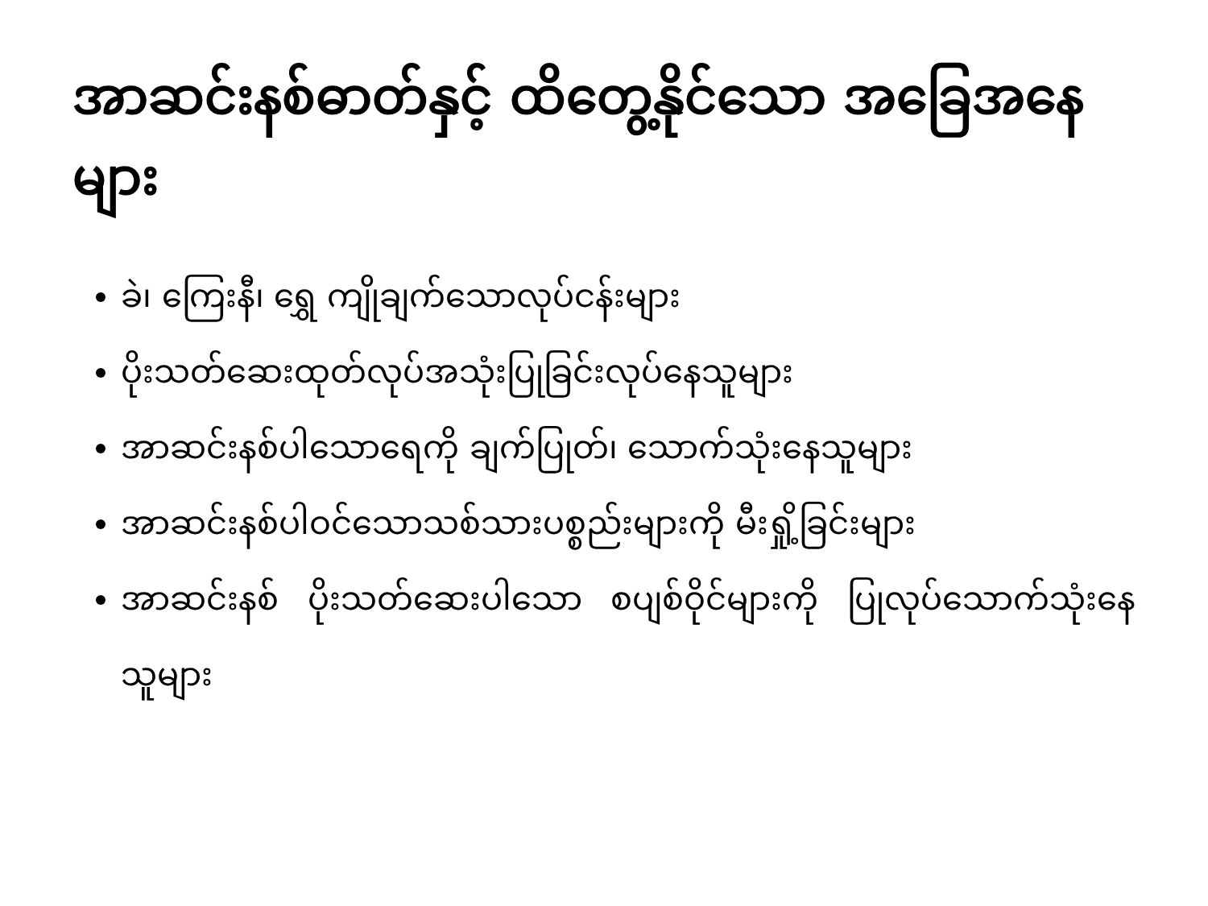အာဆင်းနစ်ဓာတ်နှင့် ထိတွေ့နိုင်သော အခြေအနေများ
ခဲ၊ ကြေးနီ၊ ရွှေ ကျိုချက်သောလုပ်ငန်းများ
ပိုးသတ်ဆေးထုတ်လုပ်အသုံးပြုခြင်းလုပ်နေသူများ
အာဆင်းနစ်ပါသောရေကို ချက်ပြုတ်၊ သောက်သုံးနေသူများ
အာဆင်းနစ်ပါဝင်သောသစ်သားပစ္စည်းများကို မီးရှို့ခြင်းများ
အာဆင်းနစ် ပိုးသတ်ဆေးပါသော စပျစ်ဝိုင်များကို ပြုလုပ်သောက်သုံးနေသူများ